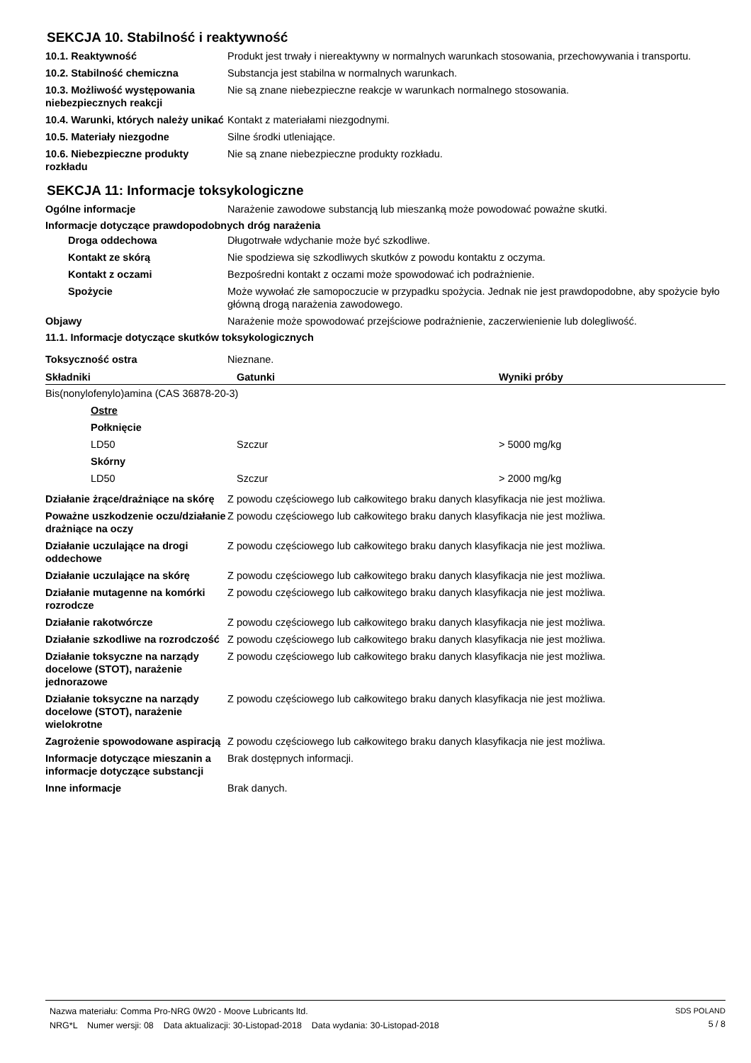SEKCJA 10. Stabilność i reaktywność
10.1. Reaktywność Produkt jest trwały i niereaktywny w normalnych warunkach stosowania, przechowywania i transportu.
10.2. Stabilność chemiczna Substancja jest stabilna w normalnych warunkach.
10.3. Możliwość występowania niebezpiecznych reakcji
Nie są znane niebezpieczne reakcje w warunkach normalnego stosowania.
10.4. Warunki, których należy unikać
Kontakt z materiałami niezgodnymi.
10.5. Materiały niezgodne Silne środki utleniające.
10.6. Niebezpieczne produkty rozkładu
Nie są znane niebezpieczne produkty rozkładu.
SEKCJA 11: Informacje toksykologiczne
Ogólne informacje Narażenie zawodowe substancją lub mieszanką może powodować poważne skutki.
Informacje dotyczące prawdopodobnych dróg narażenia
Droga oddechowa Długotrwałe wdychanie może być szkodliwe.
Kontakt ze skórą Nie spodziewa się szkodliwych skutków z powodu kontaktu z oczyma.
Kontakt z oczami Bezpośredni kontakt z oczami może spowodować ich podrażnienie.
Spożycie Może wywołać złe samopoczucie w przypadku spożycia. Jednak nie jest prawdopodobne, aby spożycie było główną drogą narażenia zawodowego.
Objawy Narażenie może spowodować przejściowe podrażnienie, zaczerwienienie lub dolegliwość.
11.1. Informacje dotyczące skutków toksykologicznych
Toksyczność ostra Nieznane.
| Składniki | Gatunki | Wyniki próby |
| --- | --- | --- |
| Bis(nonylofenylo)amina (CAS 36878-20-3) | | |
| Ostre | | |
| Połknięcie | | |
| LD50 | Szczur | > 5000 mg/kg |
| Skórny | | |
| LD50 | Szczur | > 2000 mg/kg |
Działanie żrące/drażniące na skórę
Z powodu częściowego lub całkowitego braku danych klasyfikacja nie jest możliwa.
Poważne uszkodzenie oczu/działanie drażniące na oczy
Z powodu częściowego lub całkowitego braku danych klasyfikacja nie jest możliwa.
Działanie uczulające na drogi oddechowe
Z powodu częściowego lub całkowitego braku danych klasyfikacja nie jest możliwa.
Działanie uczulające na skórę Z powodu częściowego lub całkowitego braku danych klasyfikacja nie jest możliwa.
Działanie mutagenne na komórki rozrodcze
Z powodu częściowego lub całkowitego braku danych klasyfikacja nie jest możliwa.
Działanie rakotwórcze Z powodu częściowego lub całkowitego braku danych klasyfikacja nie jest możliwa.
Działanie szkodliwe na rozrodczość
Z powodu częściowego lub całkowitego braku danych klasyfikacja nie jest możliwa.
Działanie toksyczne na narządy docelowe (STOT), narażenie jednorazowe
Z powodu częściowego lub całkowitego braku danych klasyfikacja nie jest możliwa.
Działanie toksyczne na narządy docelowe (STOT), narażenie wielokrotne
Z powodu częściowego lub całkowitego braku danych klasyfikacja nie jest możliwa.
Zagrożenie spowodowane aspiracją
Z powodu częściowego lub całkowitego braku danych klasyfikacja nie jest możliwa.
Informacje dotyczące mieszanin a informacje dotyczące substancji
Brak dostępnych informacji.
Inne informacje Brak danych.
Nazwa materiału: Comma Pro-NRG 0W20 - Moove Lubricants ltd.
NRG*L Numer wersji: 08 Data aktualizacji: 30-Listopad-2018 Data wydania: 30-Listopad-2018
SDS POLAND
5 / 8